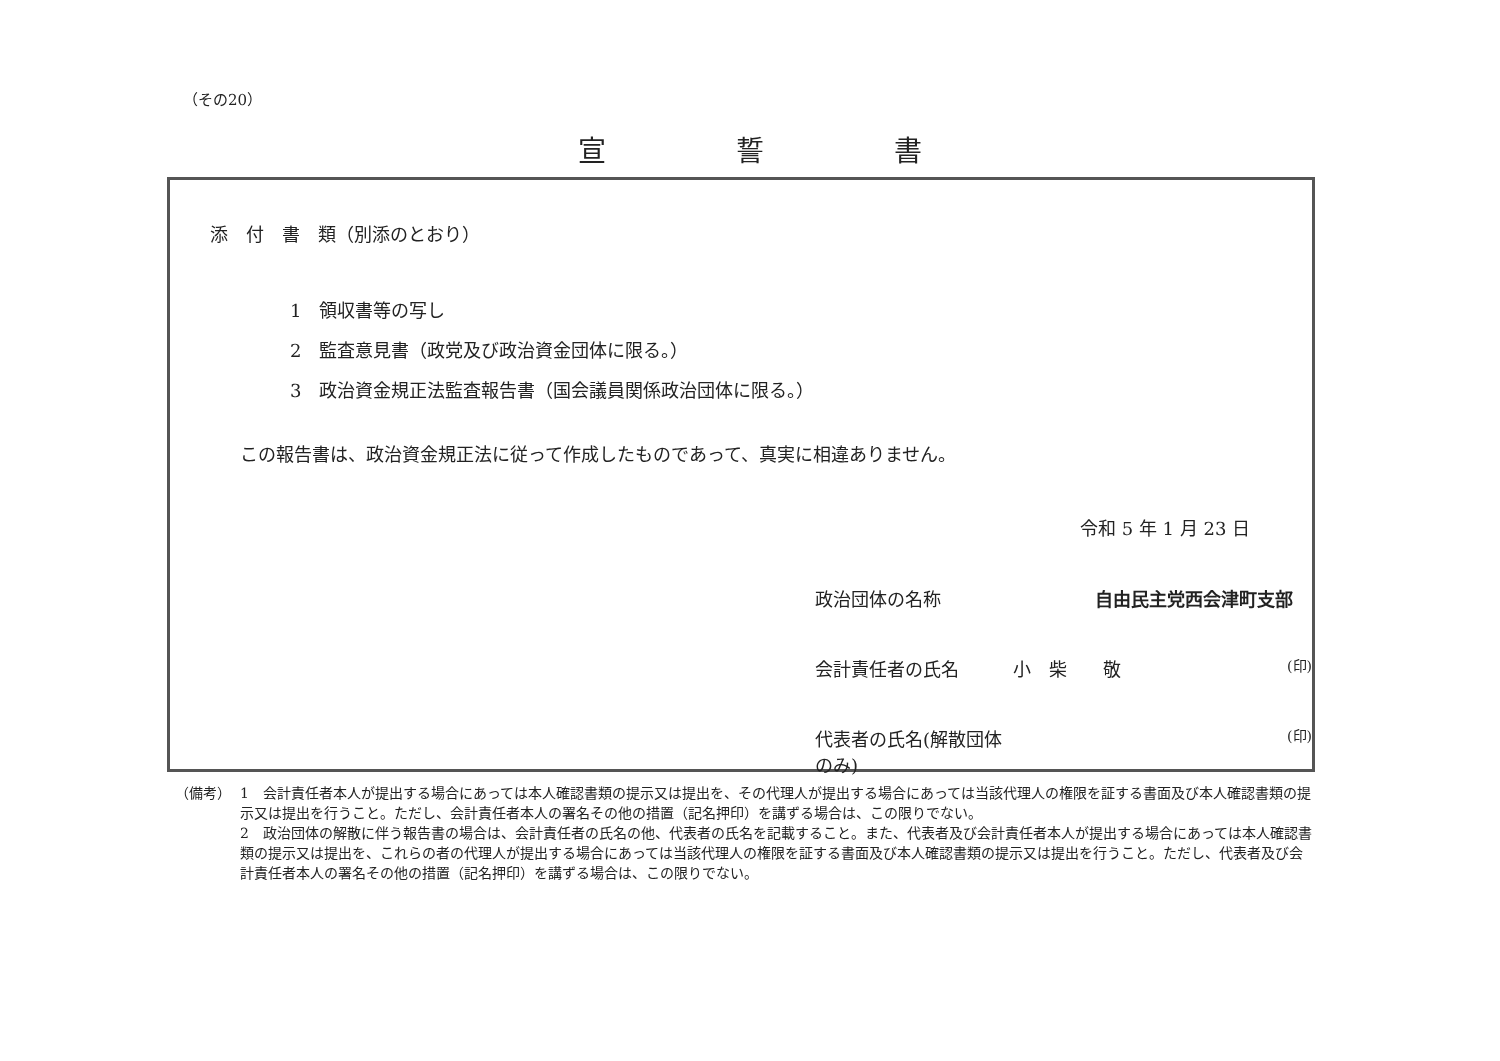（その20）
宣誓書
添　付　書　類（別添のとおり）
1　領収書等の写し
2　監査意見書（政党及び政治資金団体に限る。）
3　政治資金規正法監査報告書（国会議員関係政治団体に限る。）
この報告書は、政治資金規正法に従って作成したものであって、真実に相違ありません。
令和 5 年 1 月 23 日
政治団体の名称 自由民主党西会津町支部
会計責任者の氏名 小　柴　　敬
(印)
代表者の氏名(解散団体のみ)
(印)
（備考） 1　会計責任者本人が提出する場合にあっては本人確認書類の提示又は提出を、その代理人が提出する場合にあっては当該代理人の権限を証する書面及び本人確認書類の提示又は提出を行うこと。ただし、会計責任者本人の署名その他の措置（記名押印）を講ずる場合は、この限りでない。
2　政治団体の解散に伴う報告書の場合は、会計責任者の氏名の他、代表者の氏名を記載すること。また、代表者及び会計責任者本人が提出する場合にあっては本人確認書類の提示又は提出を、これらの者の代理人が提出する場合にあっては当該代理人の権限を証する書面及び本人確認書類の提示又は提出を行うこと。ただし、代表者及び会計責任者本人の署名その他の措置（記名押印）を講ずる場合は、この限りでない。